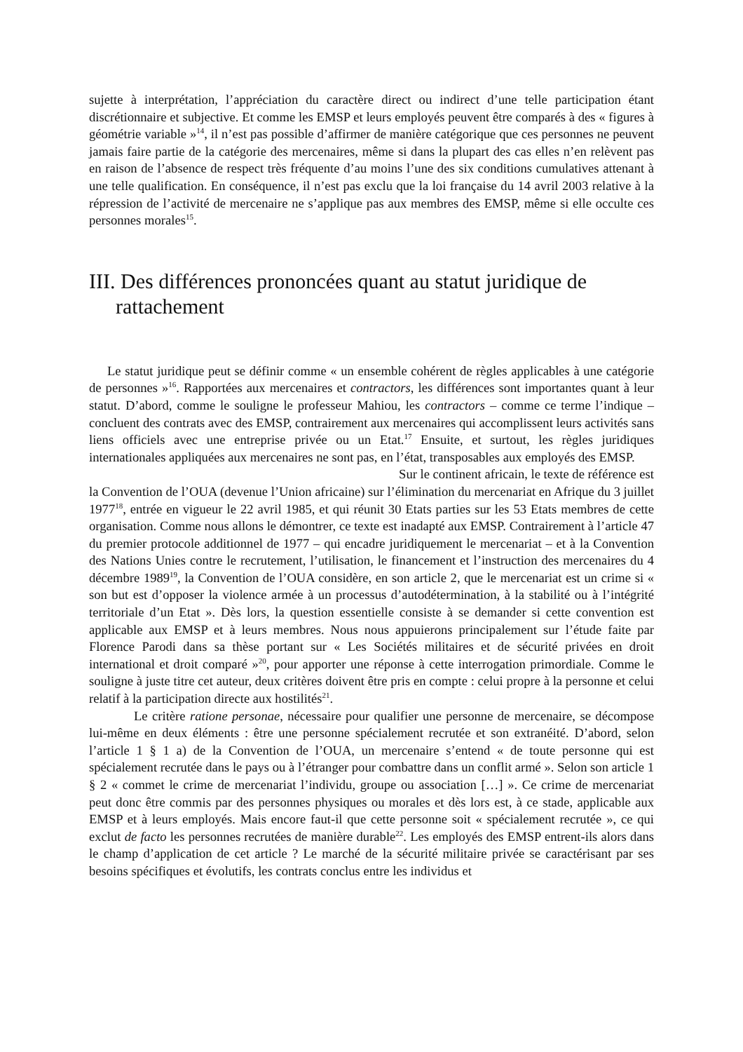sujette à interprétation, l’appréciation du caractère direct ou indirect d’une telle participation étant discrétionnaire et subjective. Et comme les EMSP et leurs employés peuvent être comparés à des « figures à géométrie variable »<sup>14</sup>, il n’est pas possible d’affirmer de manière catégorique que ces personnes ne peuvent jamais faire partie de la catégorie des mercenaires, même si dans la plupart des cas elles n’en relèvent pas en raison de l’absence de respect très fréquente d’au moins l’une des six conditions cumulatives attenant à une telle qualification. En conséquence, il n’est pas exclu que la loi française du 14 avril 2003 relative à la répression de l’activité de mercenaire ne s’applique pas aux membres des EMSP, même si elle occulte ces personnes morales<sup>15</sup>.
III. Des différences prononcées quant au statut juridique de rattachement
Le statut juridique peut se définir comme « un ensemble cohérent de règles applicables à une catégorie de personnes »<sup>16</sup>. Rapportées aux mercenaires et contractors, les différences sont importantes quant à leur statut. D’abord, comme le souligne le professeur Mahiou, les contractors – comme ce terme l’indique – concluent des contrats avec des EMSP, contrairement aux mercenaires qui accomplissent leurs activités sans liens officiels avec une entreprise privée ou un Etat.<sup>17</sup> Ensuite, et surtout, les règles juridiques internationales appliquées aux mercenaires ne sont pas, en l’état, transposables aux employés des EMSP.
Sur le continent africain, le texte de référence est
la Convention de l’OUA (devenue l’Union africaine) sur l’élimination du mercenariat en Afrique du 3 juillet 1977<sup>18</sup>, entrée en vigueur le 22 avril 1985, et qui réunit 30 Etats parties sur les 53 Etats membres de cette organisation. Comme nous allons le démontrer, ce texte est inadapté aux EMSP. Contrairement à l’article 47 du premier protocole additionnel de 1977 – qui encadre juridiquement le mercenariat – et à la Convention des Nations Unies contre le recrutement, l’utilisation, le financement et l’instruction des mercenaires du 4 décembre 1989<sup>19</sup>, la Convention de l’OUA considère, en son article 2, que le mercenariat est un crime si « son but est d’opposer la violence armée à un processus d’autodétermination, à la stabilité ou à l’intégrité territoriale d’un Etat ». Dès lors, la question essentielle consiste à se demander si cette convention est applicable aux EMSP et à leurs membres. Nous nous appuierons principalement sur l’étude faite par Florence Parodi dans sa thèse portant sur « Les Sociétés militaires et de sécurité privées en droit international et droit comparé »<sup>20</sup>, pour apporter une réponse à cette interrogation primordiale. Comme le souligne à juste titre cet auteur, deux critères doivent être pris en compte : celui propre à la personne et celui relatif à la participation directe aux hostilités<sup>21</sup>.
Le critère ratione personae, nécessaire pour qualifier une personne de mercenaire, se décompose lui-même en deux éléments : être une personne spécialement recrutée et son extranéité. D’abord, selon l’article 1 § 1 a) de la Convention de l’OUA, un mercenaire s’entend « de toute personne qui est spécialement recrutée dans le pays ou à l’étranger pour combattre dans un conflit armé ». Selon son article 1 § 2 « commet le crime de mercenariat l’individu, groupe ou association […] ». Ce crime de mercenariat peut donc être commis par des personnes physiques ou morales et dès lors est, à ce stade, applicable aux EMSP et à leurs employés. Mais encore faut-il que cette personne soit « spécialement recrutée », ce qui exclut de facto les personnes recrutées de manière durable<sup>22</sup>. Les employés des EMSP entrent-ils alors dans le champ d’application de cet article ? Le marché de la sécurité militaire privée se caractérisant par ses besoins spécifiques et évolutifs, les contrats conclus entre les individus et